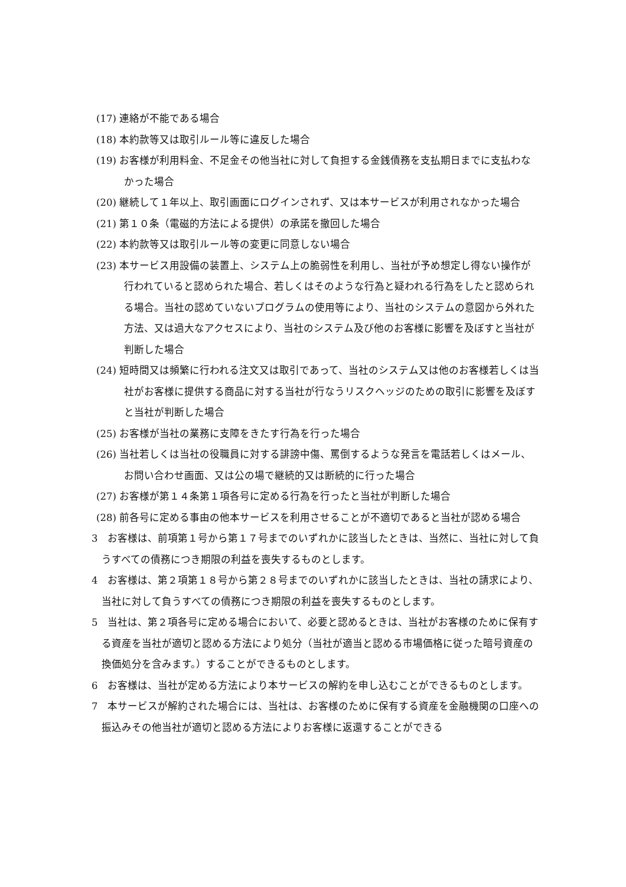(17) 連絡が不能である場合
(18) 本約款等又は取引ルール等に違反した場合
(19) お客様が利用料金、不足金その他当社に対して負担する金銭債務を支払期日までに支払わなかった場合
(20) 継続して１年以上、取引画面にログインされず、又は本サービスが利用されなかった場合
(21) 第１０条（電磁的方法による提供）の承諾を撤回した場合
(22) 本約款等又は取引ルール等の変更に同意しない場合
(23) 本サービス用設備の装置上、システム上の脆弱性を利用し、当社が予め想定し得ない操作が行われていると認められた場合、若しくはそのような行為と疑われる行為をしたと認められる場合。当社の認めていないプログラムの使用等により、当社のシステムの意図から外れた方法、又は過大なアクセスにより、当社のシステム及び他のお客様に影響を及ぼすと当社が判断した場合
(24) 短時間又は頻繁に行われる注文又は取引であって、当社のシステム又は他のお客様若しくは当社がお客様に提供する商品に対する当社が行なうリスクヘッジのための取引に影響を及ぼすと当社が判断した場合
(25) お客様が当社の業務に支障をきたす行為を行った場合
(26) 当社若しくは当社の役職員に対する誹謗中傷、罵倒するような発言を電話若しくはメール、お問い合わせ画面、又は公の場で継続的又は断続的に行った場合
(27) お客様が第１４条第１項各号に定める行為を行ったと当社が判断した場合
(28) 前各号に定める事由の他本サービスを利用させることが不適切であると当社が認める場合
3　お客様は、前項第１号から第１７号までのいずれかに該当したときは、当然に、当社に対して負うすべての債務につき期限の利益を喪失するものとします。
4　お客様は、第２項第１８号から第２８号までのいずれかに該当したときは、当社の請求により、当社に対して負うすべての債務につき期限の利益を喪失するものとします。
5　当社は、第２項各号に定める場合において、必要と認めるときは、当社がお客様のために保有する資産を当社が適切と認める方法により処分（当社が適当と認める市場価格に従った暗号資産の換価処分を含みます。）することができるものとします。
6　お客様は、当社が定める方法により本サービスの解約を申し込むことができるものとします。
7　本サービスが解約された場合には、当社は、お客様のために保有する資産を金融機関の口座への振込みその他当社が適切と認める方法によりお客様に返還することができる